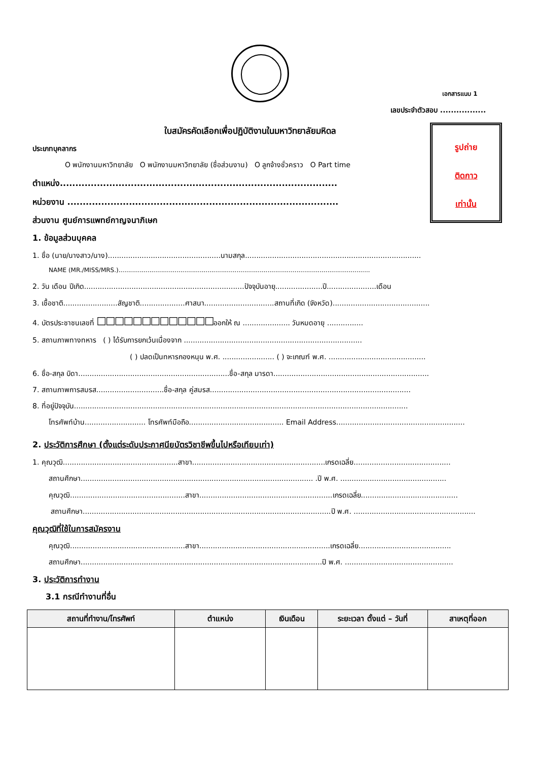เอกสารแนบ 1
เลขประจำตัวสอบ .................
ใบสมัครคัดเลือกเพื่อปฏิบัติงานในมหาวิทยาลัยมหิดล
รูปถ่าย
ติดกาว
เท่านั้น
ประเภทบุคลากร
O พนักงานมหาวิทยาลัย O พนักงานมหาวิทยาลัย (ชื่อส่วนงาน) O ลูกจ้างชั่วคราว O Part time
ตำแหน่ง..........................................................................................
หน่วยงาน ........................................................................................
ส่วนงาน ศูนย์การแพทย์กาญจนาภิเษก
1. ข้อมูลส่วนบุคคล
1. ชื่อ (นาย/นางสาว/นาง)..................................................นามสกุล..............................................................................
NAME (MR./MISS/MRS.)..................................................................................................................................
2. วัน เดือน ปีเกิด.......................................................................ปัจจุบันอายุ.....................ปี......................เดือน
3. เชื้อชาติ........................สัญชาติ....................ศาสนา...............................สถานที่เกิด (จังหวัด)...........................................
4. บัตรประชาชนเลขที่ ☐☐☐☐☐☐☐☐☐☐☐☐☐ออกให้ ณ ..................... วันหมดอายุ ................
5. สถานภาพทางทหาร ( ) ได้รับการยกเว้นเนื่องจาก ...............................................................................
( ) ปลดเป็นทหารกองหนุน พ.ศ. ....................... ( ) จะเกณฑ์ พ.ศ. ...........................................
6. ชื่อ-สกุล บิดา...................................................................ชื่อ-สกุล มารดา.....................................................................
7. สถานภาพการสมรส..............................ชื่อ-สกุล คู่สมรส.........................................................................................
8. ที่อยู่ปัจจุบัน....................................................................................................................................................
โทรศัพท์บ้าน........................... โทรศัพท์มือถือ.......................................... Email Address.........................................................
2. ประวัติการศึกษา (ตั้งแต่ระดับประกาศนียบัตรวิชาชีพขึ้นไปหรือเทียบเท่า)
1. คุณวุฒิ...................................................สาขา...........................................................เกรดเฉลี่ย...........................................
สถานศึกษา....................................................................................................... .ปี พ.ศ. ...............................................
คุณวุฒิ...................................................สาขา...........................................................เกรดเฉลี่ย...........................................
สถานศึกษา..............................................................................................................ปี พ.ศ. ......................................................
คุณวุฒิที่ใช้ในการสมัครงาน
คุณวุฒิ...................................................สาขา..........................................................เกรดเฉลี่ย.........................................
สถานศึกษา...........................................................................................................ปี พ.ศ. ................................................
3. ประวัติการทำงาน
3.1 กรณีทำงานที่อื่น
| สถานที่ทำงาน/โทรศัพท์ | ตำแหน่ง | เงินเดือน | ระยะเวลา ตั้งแต่ – วันที่ | สาเหตุที่ออก |
| --- | --- | --- | --- | --- |